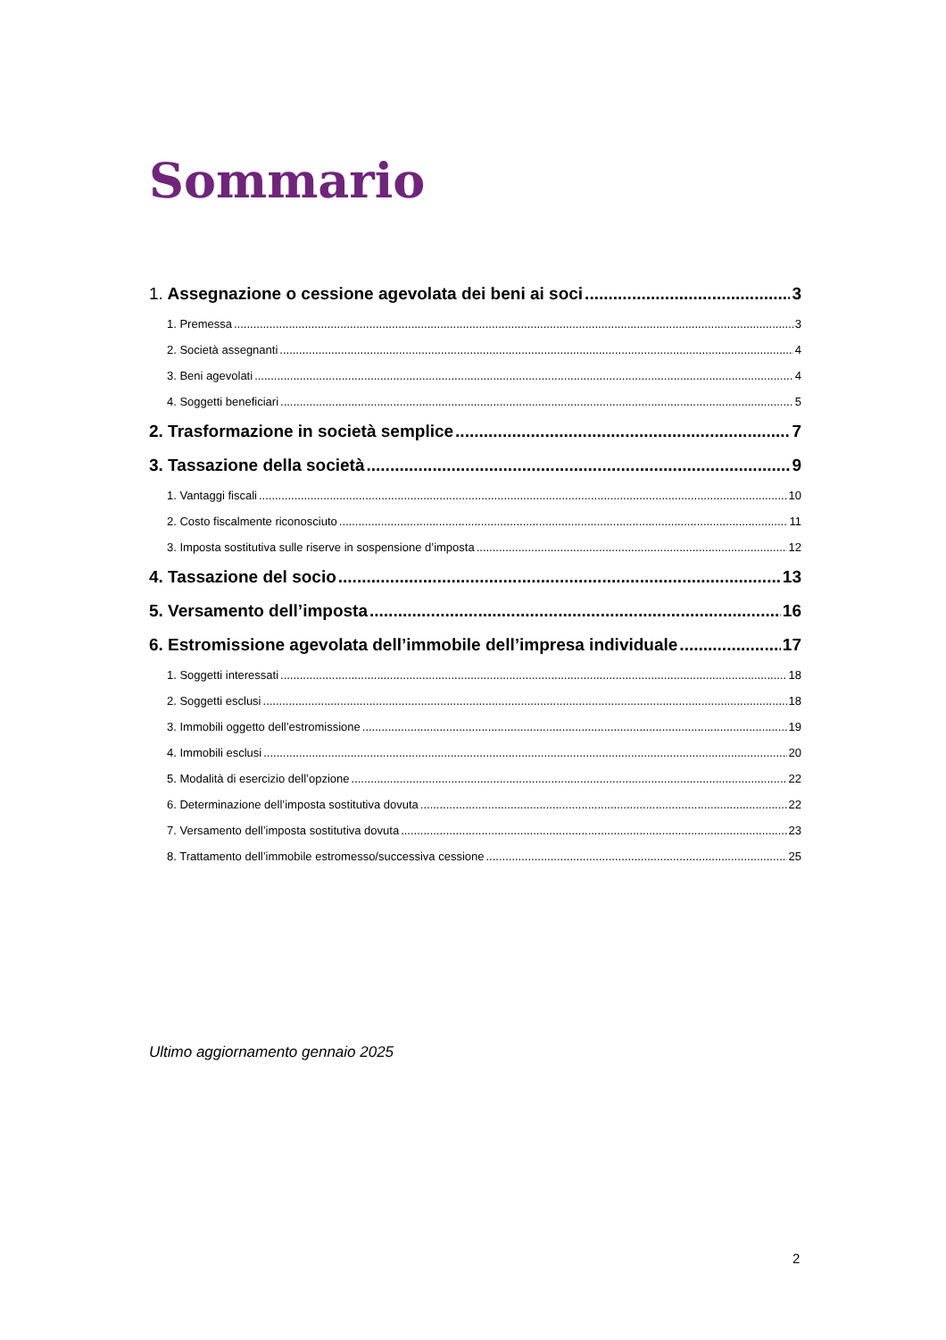Sommario
1. Assegnazione o cessione agevolata dei beni ai soci 3
1. Premessa 3
2. Società assegnanti 4
3. Beni agevolati 4
4. Soggetti beneficiari 5
2. Trasformazione in società semplice 7
3. Tassazione della società 9
1. Vantaggi fiscali 10
2. Costo fiscalmente riconosciuto 11
3. Imposta sostitutiva sulle riserve in sospensione d’imposta 12
4. Tassazione del socio 13
5. Versamento dell’imposta 16
6. Estromissione agevolata dell’immobile dell’impresa individuale 17
1. Soggetti interessati 18
2. Soggetti esclusi 18
3. Immobili oggetto dell’estromissione 19
4. Immobili esclusi 20
5. Modalità di esercizio dell’opzione 22
6. Determinazione dell’imposta sostitutiva dovuta 22
7. Versamento dell’imposta sostitutiva dovuta 23
8. Trattamento dell’immobile estromesso/successiva cessione 25
Ultimo aggiornamento gennaio 2025
2